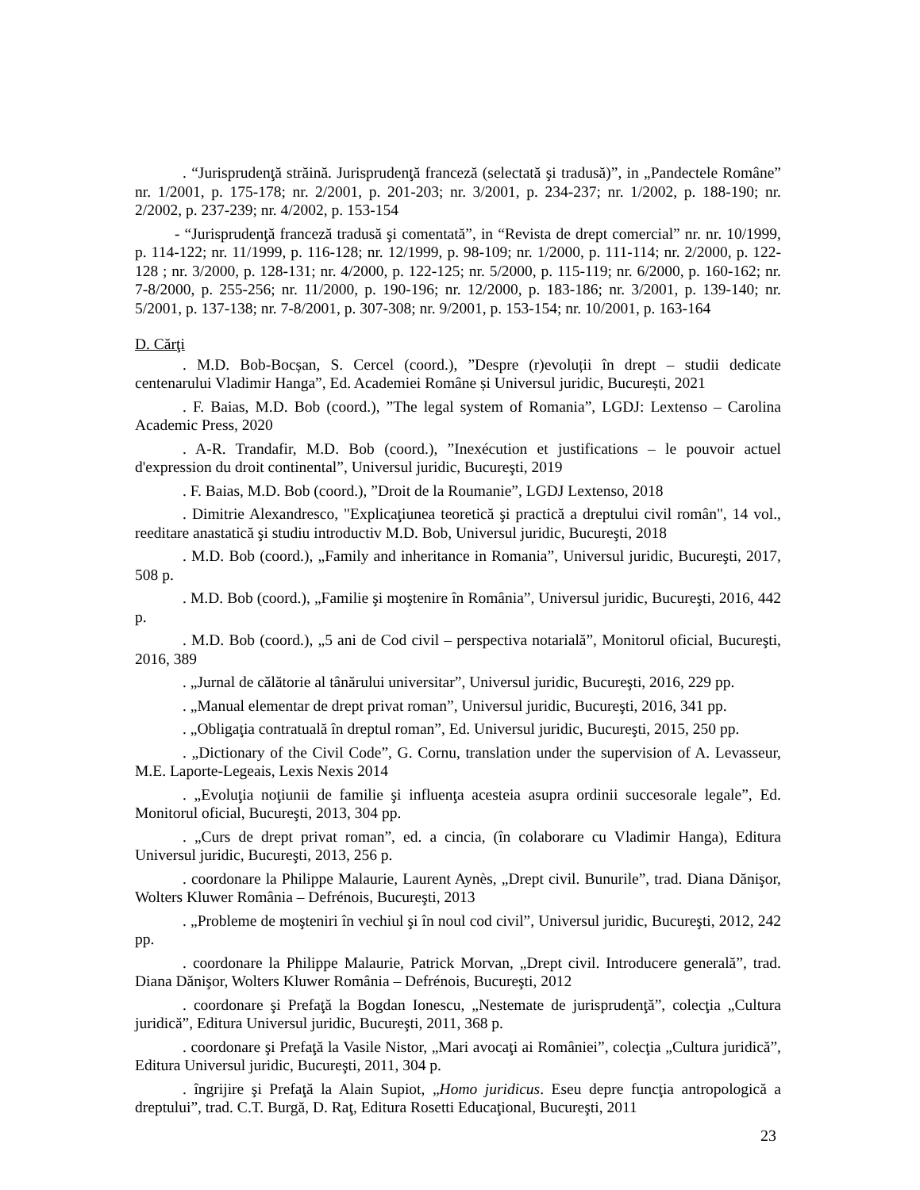. “Jurisprudenţă străină. Jurisprudenţă franceză (selectată şi tradusă)”, in „Pandectele Române” nr. 1/2001, p. 175-178; nr. 2/2001, p. 201-203; nr. 3/2001, p. 234-237; nr. 1/2002, p. 188-190; nr. 2/2002, p. 237-239; nr. 4/2002, p. 153-154
- “Jurisprudenţă franceză tradusă şi comentată”, in “Revista de drept comercial” nr. nr. 10/1999, p. 114-122; nr. 11/1999, p. 116-128; nr. 12/1999, p. 98-109; nr. 1/2000, p. 111-114; nr. 2/2000, p. 122-128 ; nr. 3/2000, p. 128-131; nr. 4/2000, p. 122-125; nr. 5/2000, p. 115-119; nr. 6/2000, p. 160-162; nr. 7-8/2000, p. 255-256; nr. 11/2000, p. 190-196; nr. 12/2000, p. 183-186; nr. 3/2001, p. 139-140; nr. 5/2001, p. 137-138; nr. 7-8/2001, p. 307-308; nr. 9/2001, p. 153-154; nr. 10/2001, p. 163-164
D. Cărţi
. M.D. Bob-Bocșan, S. Cercel (coord.), ”Despre (r)evoluții în drept – studii dedicate centenarului Vladimir Hanga”, Ed. Academiei Române și Universul juridic, București, 2021
. F. Baias, M.D. Bob (coord.), ”The legal system of Romania”, LGDJ: Lextenso – Carolina Academic Press, 2020
. A-R. Trandafir, M.D. Bob (coord.), ”Inexécution et justifications – le pouvoir actuel d'expression du droit continental”, Universul juridic, Bucureşti, 2019
. F. Baias, M.D. Bob (coord.), ”Droit de la Roumanie”, LGDJ Lextenso, 2018
. Dimitrie Alexandresco, "Explicaţiunea teoretică şi practică a dreptului civil român", 14 vol., reeditare anastatică şi studiu introductiv M.D. Bob, Universul juridic, Bucureşti, 2018
. M.D. Bob (coord.), „Family and inheritance in Romania”, Universul juridic, Bucureşti, 2017, 508 p.
. M.D. Bob (coord.), „Familie şi moştenire în România”, Universul juridic, Bucureşti, 2016, 442 p.
. M.D. Bob (coord.), „5 ani de Cod civil – perspectiva notarială”, Monitorul oficial, Bucureşti, 2016, 389
. „Jurnal de călătorie al tânărului universitar”, Universul juridic, Bucureşti, 2016, 229 pp.
. „Manual elementar de drept privat roman”, Universul juridic, Bucureşti, 2016, 341 pp.
. „Obligaţia contratuală în dreptul roman”, Ed. Universul juridic, Bucureşti, 2015, 250 pp.
. „Dictionary of the Civil Code”, G. Cornu, translation under the supervision of A. Levasseur, M.E. Laporte-Legeais, Lexis Nexis 2014
. „Evoluţia noţiunii de familie şi influenţa acesteia asupra ordinii succesorale legale”, Ed. Monitorul oficial, Bucureşti, 2013, 304 pp.
. „Curs de drept privat roman”, ed. a cincia, (în colaborare cu Vladimir Hanga), Editura Universul juridic, Bucureşti, 2013, 256 p.
. coordonare la Philippe Malaurie, Laurent Aynès, „Drept civil. Bunurile”, trad. Diana Dănişor, Wolters Kluwer România – Defrénois, Bucureşti, 2013
. „Probleme de moşteniri în vechiul şi în noul cod civil”, Universul juridic, Bucureşti, 2012, 242 pp.
. coordonare la Philippe Malaurie, Patrick Morvan, „Drept civil. Introducere generală”, trad. Diana Dănişor, Wolters Kluwer România – Defrénois, Bucureşti, 2012
. coordonare şi Prefaţă la Bogdan Ionescu, „Nestemate de jurisprudenţă”, colecţia „Cultura juridică”, Editura Universul juridic, Bucureşti, 2011, 368 p.
. coordonare şi Prefaţă la Vasile Nistor, „Mari avocaţi ai României”, colecţia „Cultura juridică”, Editura Universul juridic, Bucureşti, 2011, 304 p.
. îngrijire şi Prefaţă la Alain Supiot, „Homo juridicus. Eseu depre funcţia antropologică a dreptului”, trad. C.T. Burgă, D. Raţ, Editura Rosetti Educaţional, Bucureşti, 2011
23